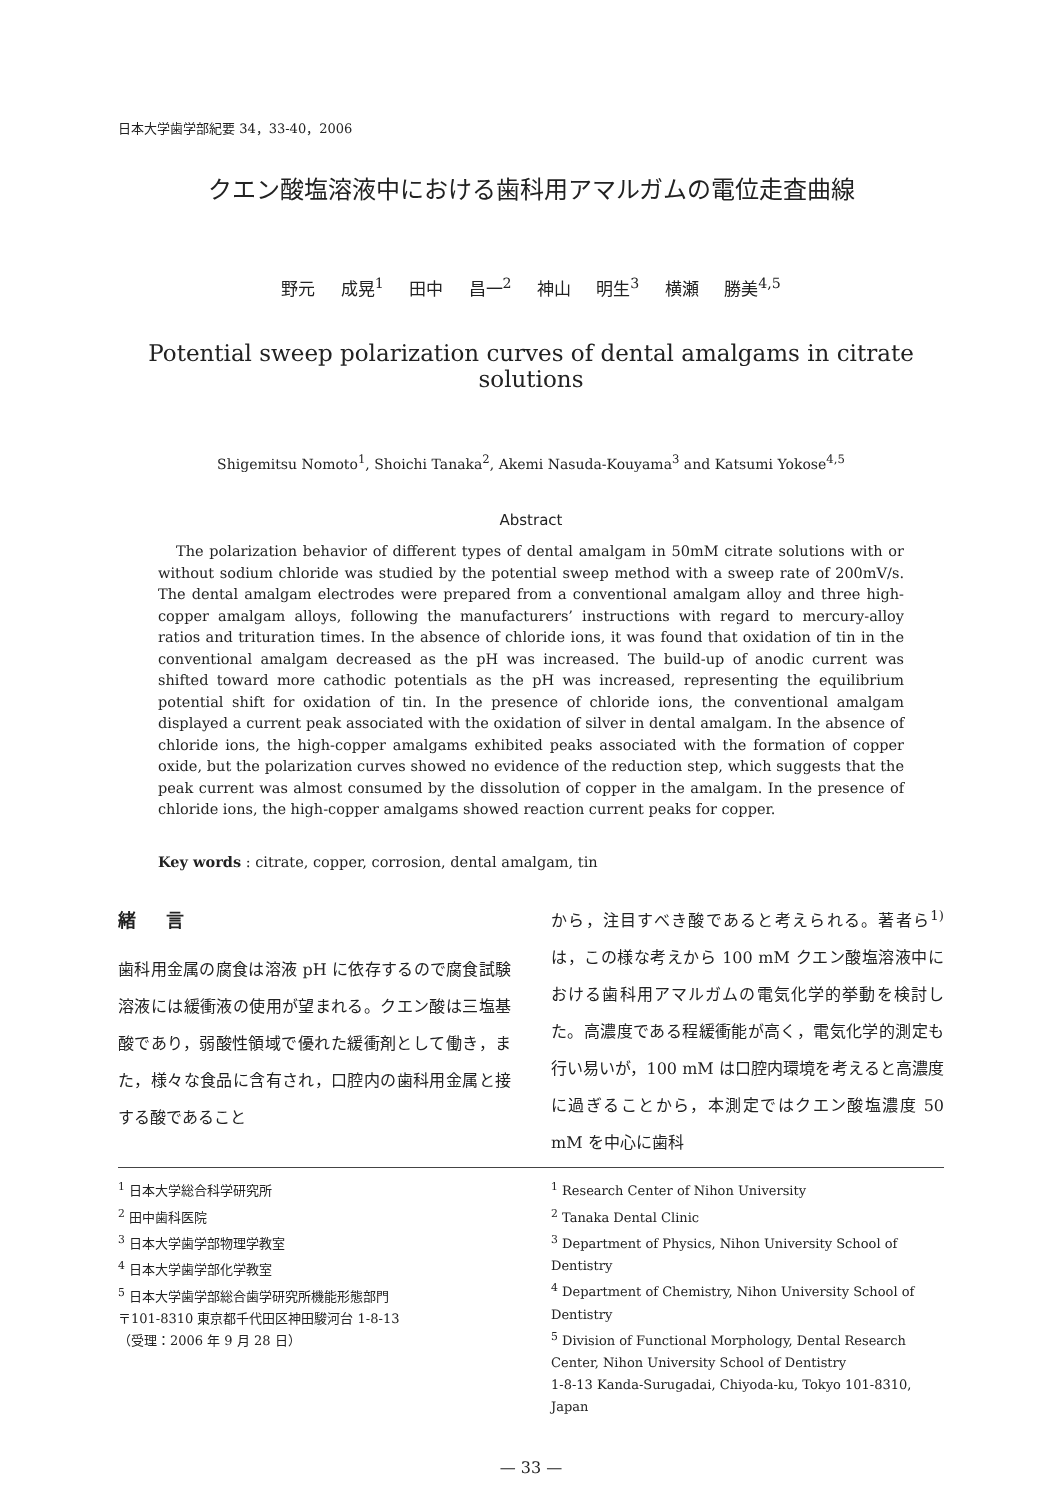日本大学歯学部紀要 34，33-40，2006
クエン酸塩溶液中における歯科用アマルガムの電位走査曲線
野元 成晃<sup>1</sup> 田中 昌一<sup>2</sup> 神山 明生<sup>3</sup> 横瀬 勝美<sup>4,5</sup>
Potential sweep polarization curves of dental amalgams in citrate solutions
Shigemitsu Nomoto<sup>1</sup>, Shoichi Tanaka<sup>2</sup>, Akemi Nasuda-Kouyama<sup>3</sup> and Katsumi Yokose<sup>4,5</sup>
Abstract
The polarization behavior of different types of dental amalgam in 50mM citrate solutions with or without sodium chloride was studied by the potential sweep method with a sweep rate of 200mV/s. The dental amalgam electrodes were prepared from a conventional amalgam alloy and three high-copper amalgam alloys, following the manufacturers’ instructions with regard to mercury-alloy ratios and trituration times. In the absence of chloride ions, it was found that oxidation of tin in the conventional amalgam decreased as the pH was increased. The build-up of anodic current was shifted toward more cathodic potentials as the pH was increased, representing the equilibrium potential shift for oxidation of tin. In the presence of chloride ions, the conventional amalgam displayed a current peak associated with the oxidation of silver in dental amalgam. In the absence of chloride ions, the high-copper amalgams exhibited peaks associated with the formation of copper oxide, but the polarization curves showed no evidence of the reduction step, which suggests that the peak current was almost consumed by the dissolution of copper in the amalgam. In the presence of chloride ions, the high-copper amalgams showed reaction current peaks for copper.
Key words : citrate, copper, corrosion, dental amalgam, tin
緒言
歯科用金属の腐食は溶液 pH に依存するので腐食試験溶液には緩衝液の使用が望まれる。クエン酸は三塩基酸であり，弱酸性領域で優れた緩衝剤として働き，また，様々な食品に含有され，口腔内の歯科用金属と接する酸であること
から，注目すべき酸であると考えられる。著者ら<sup>1)</sup>は，この様な考えから 100 mM クエン酸塩溶液中における歯科用アマルガムの電気化学的挙動を検討した。高濃度である程緩衝能が高く，電気化学的測定も行い易いが，100 mM は口腔内環境を考えると高濃度に過ぎることから，本測定ではクエン酸塩濃度 50 mM を中心に歯科
<sup>1</sup> 日本大学総合科学研究所
<sup>2</sup> 田中歯科医院
<sup>3</sup> 日本大学歯学部物理学教室
<sup>4</sup> 日本大学歯学部化学教室
<sup>5</sup> 日本大学歯学部総合歯学研究所機能形態部門
〒101-8310 東京都千代田区神田駿河台 1-8-13
（受理：2006 年 9 月 28 日）
<sup>1</sup> Research Center of Nihon University
<sup>2</sup> Tanaka Dental Clinic
<sup>3</sup> Department of Physics, Nihon University School of Dentistry
<sup>4</sup> Department of Chemistry, Nihon University School of Dentistry
<sup>5</sup> Division of Functional Morphology, Dental Research Center, Nihon University School of Dentistry
1-8-13 Kanda-Surugadai, Chiyoda-ku, Tokyo 101-8310, Japan
— 33 —